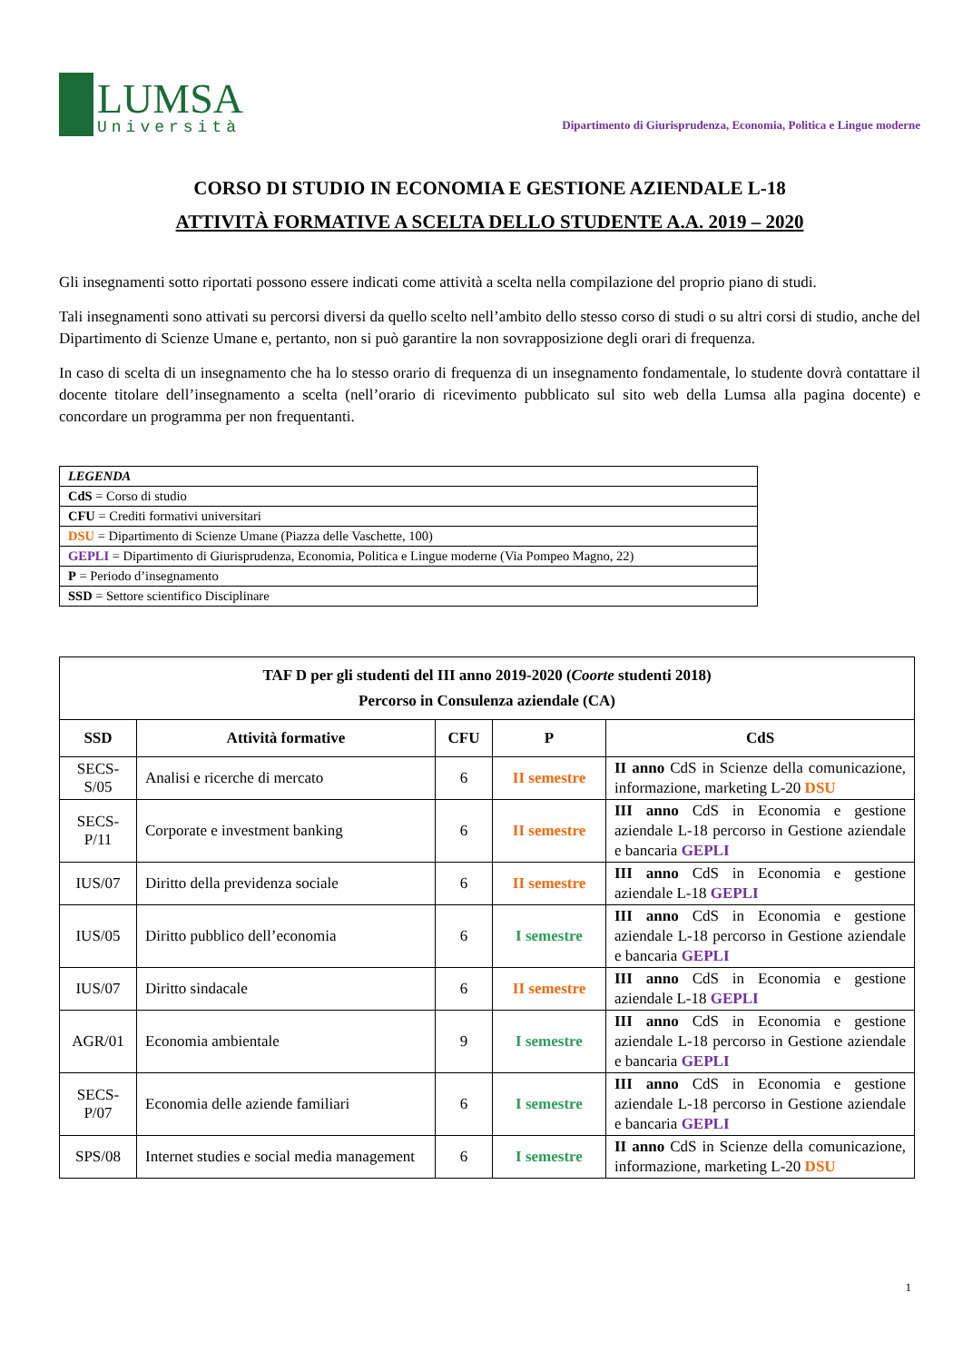LUMSA
Università
Dipartimento di Giurisprudenza, Economia, Politica e Lingue moderne
CORSO DI STUDIO IN ECONOMIA E GESTIONE AZIENDALE L-18
ATTIVITÀ FORMATIVE A SCELTA DELLO STUDENTE A.A. 2019 – 2020
Gli insegnamenti sotto riportati possono essere indicati come attività a scelta nella compilazione del proprio piano di studi.
Tali insegnamenti sono attivati su percorsi diversi da quello scelto nell’ambito dello stesso corso di studi o su altri corsi di studio, anche del Dipartimento di Scienze Umane e, pertanto, non si può garantire la non sovrapposizione degli orari di frequenza.
In caso di scelta di un insegnamento che ha lo stesso orario di frequenza di un insegnamento fondamentale, lo studente dovrà contattare il docente titolare dell’insegnamento a scelta (nell’orario di ricevimento pubblicato sul sito web della Lumsa alla pagina docente) e concordare un programma per non frequentanti.
| LEGENDA |
| CdS = Corso di studio |
| CFU = Crediti formativi universitari |
| DSU = Dipartimento di Scienze Umane (Piazza delle Vaschette, 100) |
| GEPLI = Dipartimento di Giurisprudenza, Economia, Politica e Lingue moderne (Via Pompeo Magno, 22) |
| P = Periodo d’insegnamento |
| SSD = Settore scientifico Disciplinare |
| TAF D per gli studenti del III anno 2019-2020 ( Coorte studenti 2018) Percorso in Consulenza aziendale (CA) | | | | |
| --- | --- | --- | --- | --- |
| SSD | Attività formative | CFU | P | CdS |
| SECS-S/05 | Analisi e ricerche di mercato | 6 | II semestre | II anno CdS in Scienze della comunicazione, informazione, marketing L-20 DSU |
| SECS-P/11 | Corporate e investment banking | 6 | II semestre | III anno CdS in Economia e gestione aziendale L-18 percorso in Gestione aziendale e bancaria GEPLI |
| IUS/07 | Diritto della previdenza sociale | 6 | II semestre | III anno CdS in Economia e gestione aziendale L-18 GEPLI |
| IUS/05 | Diritto pubblico dell’economia | 6 | I semestre | III anno CdS in Economia e gestione aziendale L-18 percorso in Gestione aziendale e bancaria GEPLI |
| IUS/07 | Diritto sindacale | 6 | II semestre | III anno CdS in Economia e gestione aziendale L-18 GEPLI |
| AGR/01 | Economia ambientale | 9 | I semestre | III anno CdS in Economia e gestione aziendale L-18 percorso in Gestione aziendale e bancaria GEPLI |
| SECS-P/07 | Economia delle aziende familiari | 6 | I semestre | III anno CdS in Economia e gestione aziendale L-18 percorso in Gestione aziendale e bancaria GEPLI |
| SPS/08 | Internet studies e social media management | 6 | I semestre | II anno CdS in Scienze della comunicazione, informazione, marketing L-20 DSU |
1